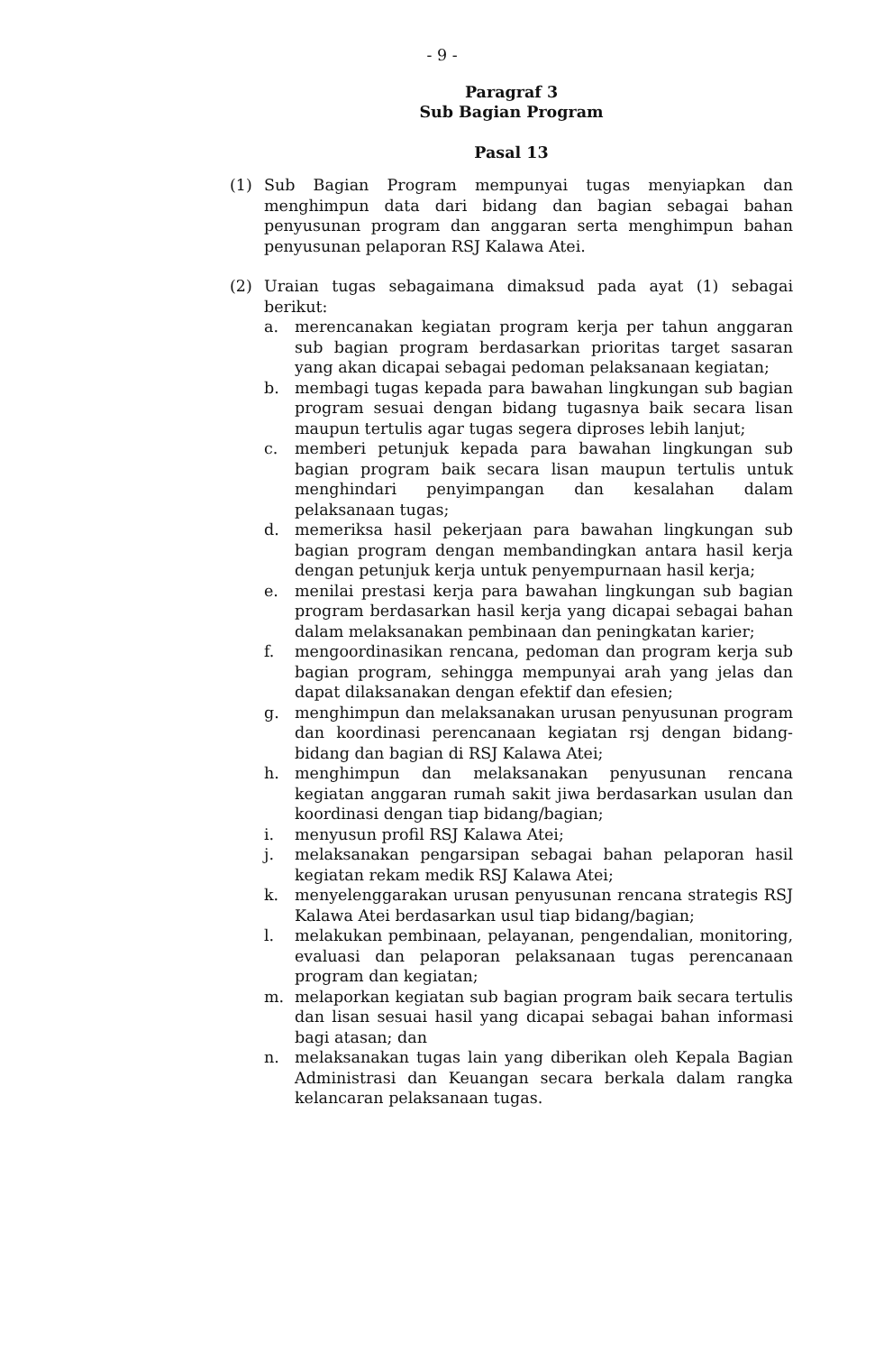- 9 -
Paragraf 3
Sub Bagian Program
Pasal 13
(1) Sub Bagian Program mempunyai tugas menyiapkan dan menghimpun data dari bidang dan bagian sebagai bahan penyusunan program dan anggaran serta menghimpun bahan penyusunan pelaporan RSJ Kalawa Atei.
(2) Uraian tugas sebagaimana dimaksud pada ayat (1) sebagai berikut:
a. merencanakan kegiatan program kerja per tahun anggaran sub bagian program berdasarkan prioritas target sasaran yang akan dicapai sebagai pedoman pelaksanaan kegiatan;
b. membagi tugas kepada para bawahan lingkungan sub bagian program sesuai dengan bidang tugasnya baik secara lisan maupun tertulis agar tugas segera diproses lebih lanjut;
c. memberi petunjuk kepada para bawahan lingkungan sub bagian program baik secara lisan maupun tertulis untuk menghindari penyimpangan dan kesalahan dalam pelaksanaan tugas;
d. memeriksa hasil pekerjaan para bawahan lingkungan sub bagian program dengan membandingkan antara hasil kerja dengan petunjuk kerja untuk penyempurnaan hasil kerja;
e. menilai prestasi kerja para bawahan lingkungan sub bagian program berdasarkan hasil kerja yang dicapai sebagai bahan dalam melaksanakan pembinaan dan peningkatan karier;
f. mengoordinasikan rencana, pedoman dan program kerja sub bagian program, sehingga mempunyai arah yang jelas dan dapat dilaksanakan dengan efektif dan efesien;
g. menghimpun dan melaksanakan urusan penyusunan program dan koordinasi perencanaan kegiatan rsj dengan bidang-bidang dan bagian di RSJ Kalawa Atei;
h. menghimpun dan melaksanakan penyusunan rencana kegiatan anggaran rumah sakit jiwa berdasarkan usulan dan koordinasi dengan tiap bidang/bagian;
i. menyusun profil RSJ Kalawa Atei;
j. melaksanakan pengarsipan sebagai bahan pelaporan hasil kegiatan rekam medik RSJ Kalawa Atei;
k. menyelenggarakan urusan penyusunan rencana strategis RSJ Kalawa Atei berdasarkan usul tiap bidang/bagian;
l. melakukan pembinaan, pelayanan, pengendalian, monitoring, evaluasi dan pelaporan pelaksanaan tugas perencanaan program dan kegiatan;
m. melaporkan kegiatan sub bagian program baik secara tertulis dan lisan sesuai hasil yang dicapai sebagai bahan informasi bagi atasan; dan
n. melaksanakan tugas lain yang diberikan oleh Kepala Bagian Administrasi dan Keuangan secara berkala dalam rangka kelancaran pelaksanaan tugas.